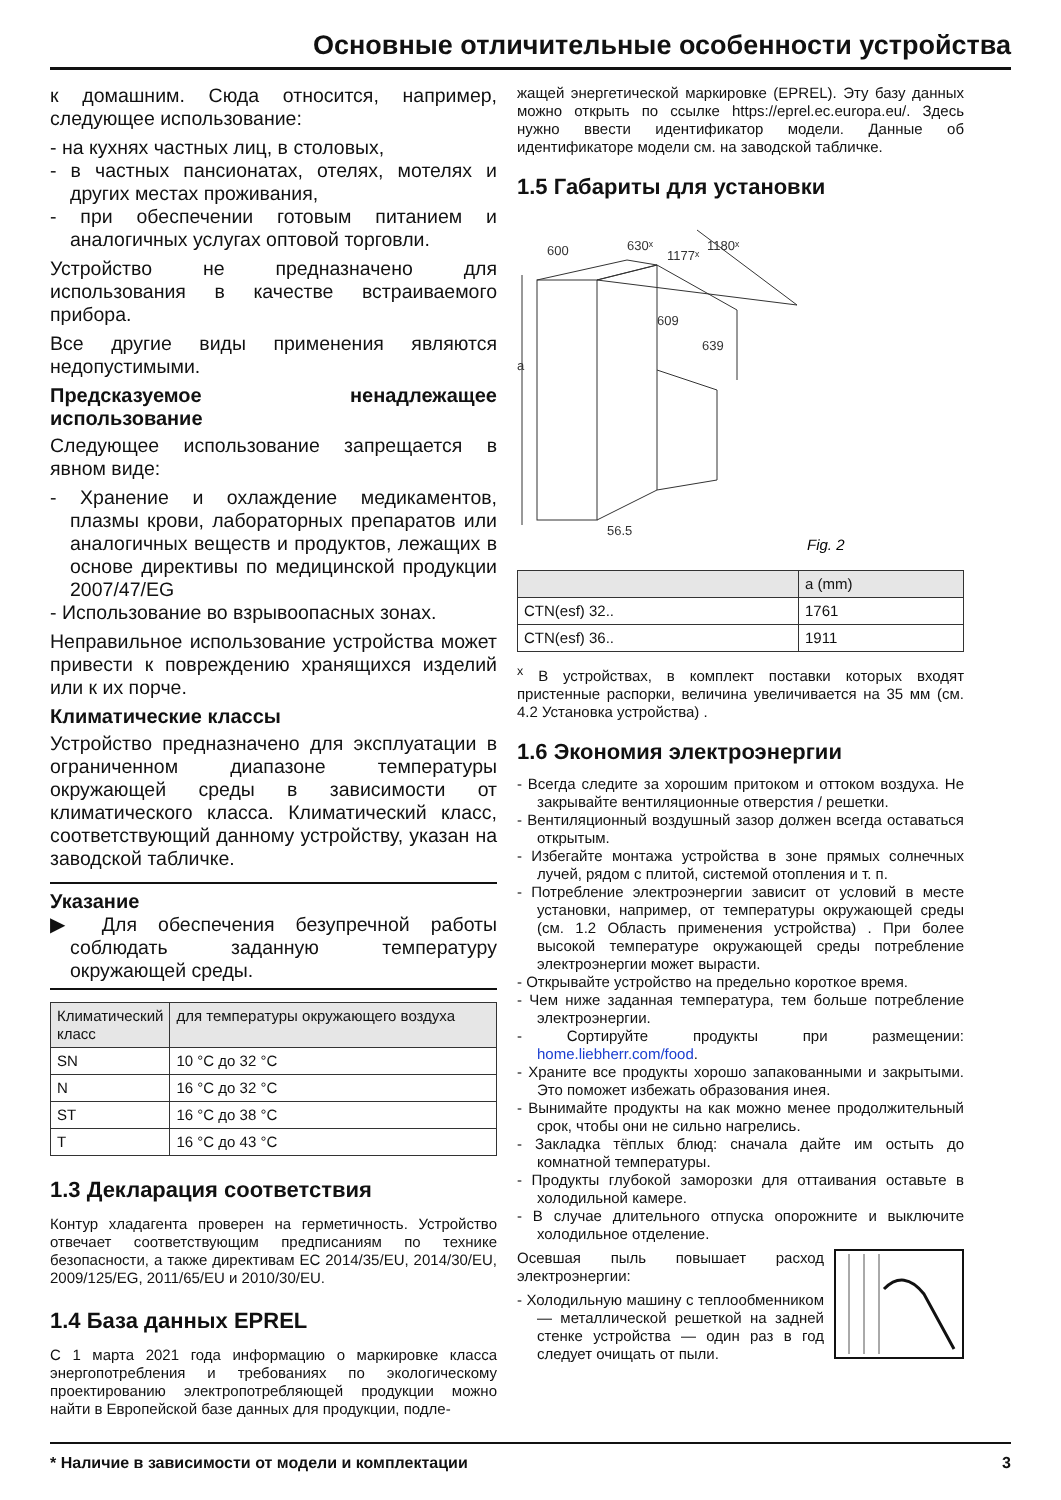Основные отличительные особенности устройства
к домашним. Сюда относится, например, следующее использование:
- на кухнях частных лиц, в столовых,
- в частных пансионатах, отелях, мотелях и других местах проживания,
- при обеспечении готовым питанием и аналогичных услугах оптовой торговли.
Устройство не предназначено для использования в качестве встраиваемого прибора.
Все другие виды применения являются недопустимыми.
Предсказуемое ненадлежащее использование
Следующее использование запрещается в явном виде:
- Хранение и охлаждение медикаментов, плазмы крови, лабораторных препаратов или аналогичных веществ и продуктов, лежащих в основе директивы по медицинской продукции 2007/47/EG
- Использование во взрывоопасных зонах.
Неправильное использование устройства может привести к повреждению хранящихся изделий или к их порче.
Климатические классы
Устройство предназначено для эксплуатации в ограниченном диапазоне температуры окружающей среды в зависимости от климатического класса. Климатический класс, соответствующий данному устройству, указан на заводской табличке.
Указание
▶ Для обеспечения безупречной работы соблюдать заданную температуру окружающей среды.
| Климатический класс | для температуры окружающего воздуха |
| --- | --- |
| SN | 10 °C до 32 °C |
| N | 16 °C до 32 °C |
| ST | 16 °C до 38 °C |
| T | 16 °C до 43 °C |
1.3 Декларация соответствия
Контур хладагента проверен на герметичность. Устройство отвечает соответствующим предписаниям по технике безопасности, а также директивам ЕС 2014/35/EU, 2014/30/EU, 2009/125/EG, 2011/65/EU и 2010/30/EU.
1.4 База данных EPREL
С 1 марта 2021 года информацию о маркировке класса энергопотребления и требованиях по экологическому проектированию электропотребляющей продукции можно найти в Европейской базе данных для продукции, подле-
жащей энергетической маркировке (EPREL). Эту базу данных можно открыть по ссылке https://eprel.ec.europa.eu/. Здесь нужно ввести идентификатор модели. Данные об идентификаторе модели см. на заводской табличке.
1.5 Габариты для установки
600
630ˣ
1177ˣ
1180ˣ
609
639
a
56.5
Fig. 2
| | a (mm) |
| --- | --- |
| CTN(esf) 32.. | 1761 |
| CTN(esf) 36.. | 1911 |
<sup>x</sup> В устройствах, в комплект поставки которых входят пристенные распорки, величина увеличивается на 35 мм (см. 4.2 Установка устройства) .
1.6 Экономия электроэнергии
- Всегда следите за хорошим притоком и оттоком воздуха. Не закрывайте вентиляционные отверстия / решетки.
- Вентиляционный воздушный зазор должен всегда оставаться открытым.
- Избегайте монтажа устройства в зоне прямых солнечных лучей, рядом с плитой, системой отопления и т. п.
- Потребление электроэнергии зависит от условий в месте установки, например, от температуры окружающей среды (см. 1.2 Область применения устройства) . При более высокой температуре окружающей среды потребление электроэнергии может вырасти.
- Открывайте устройство на предельно короткое время.
- Чем ниже заданная температура, тем больше потребление электроэнергии.
- Сортируйте продукты при размещении: home.liebherr.com/food.
- Храните все продукты хорошо запакованными и закрытыми. Это поможет избежать образования инея.
- Вынимайте продукты на как можно менее продолжительный срок, чтобы они не сильно нагрелись.
- Закладка тёплых блюд: сначала дайте им остыть до комнатной температуры.
- Продукты глубокой заморозки для оттаивания оставьте в холодильной камере.
- В случае длительного отпуска опорожните и выключите холодильное отделение.
Осевшая пыль повышает расход электроэнергии:
- Холодильную машину с теплообменником — металлической решеткой на задней стенке устройства — один раз в год следует очищать от пыли.
* Наличие в зависимости от модели и комплектации 3